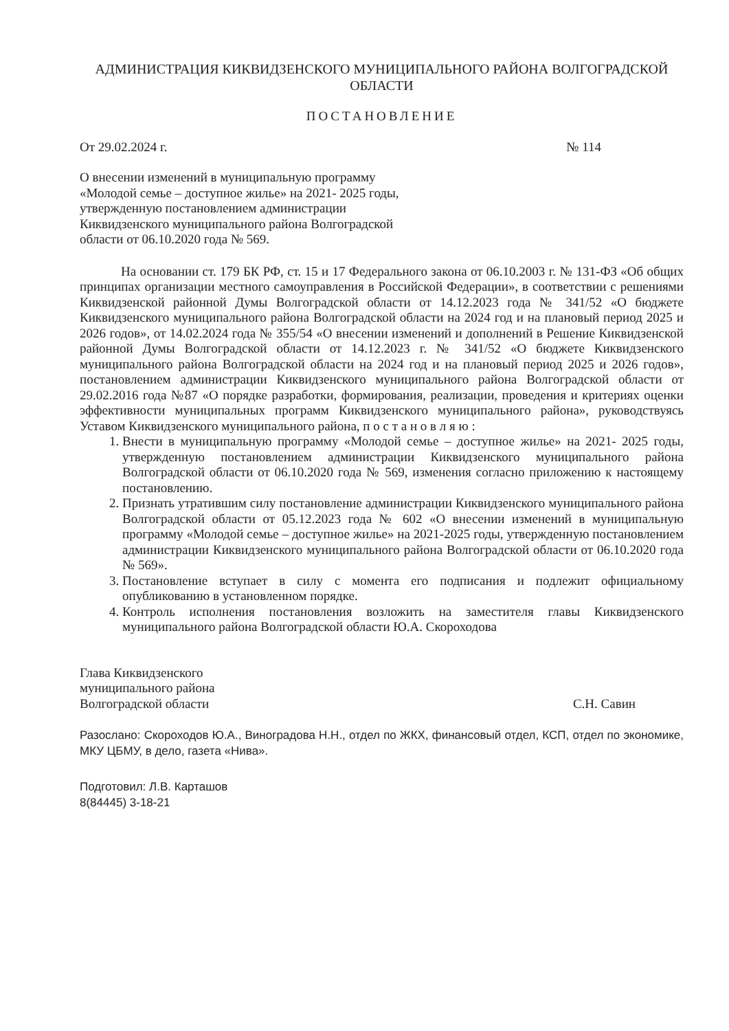АДМИНИСТРАЦИЯ КИКВИДЗЕНСКОГО МУНИЦИПАЛЬНОГО РАЙОНА ВОЛГОГРАДСКОЙ ОБЛАСТИ
ПОСТАНОВЛЕНИЕ
От 29.02.2024 г. № 114
О внесении изменений в муниципальную программу
«Молодой семье – доступное жилье» на 2021- 2025 годы,
утвержденную постановлением администрации
Киквидзенского муниципального района Волгоградской
области от 06.10.2020 года № 569.
На основании ст. 179 БК РФ, ст. 15 и 17 Федерального закона от 06.10.2003 г. № 131-ФЗ «Об общих принципах организации местного самоуправления в Российской Федерации», в соответствии с решениями Киквидзенской районной Думы Волгоградской области от 14.12.2023 года № 341/52 «О бюджете Киквидзенского муниципального района Волгоградской области на 2024 год и на плановый период 2025 и 2026 годов», от 14.02.2024 года № 355/54 «О внесении изменений и дополнений в Решение Киквидзенской районной Думы Волгоградской области от 14.12.2023 г. № 341/52 «О бюджете Киквидзенского муниципального района Волгоградской области на 2024 год и на плановый период 2025 и 2026 годов», постановлением администрации Киквидзенского муниципального района Волгоградской области от 29.02.2016 года №87 «О порядке разработки, формирования, реализации, проведения и критериях оценки эффективности муниципальных программ Киквидзенского муниципального района», руководствуясь Уставом Киквидзенского муниципального района, п о с т а н о в л я ю :
1. Внести в муниципальную программу «Молодой семье – доступное жилье» на 2021- 2025 годы, утвержденную постановлением администрации Киквидзенского муниципального района Волгоградской области от 06.10.2020 года № 569, изменения согласно приложению к настоящему постановлению.
2. Признать утратившим силу постановление администрации Киквидзенского муниципального района Волгоградской области от 05.12.2023 года № 602 «О внесении изменений в муниципальную программу «Молодой семье – доступное жилье» на 2021-2025 годы, утвержденную постановлением администрации Киквидзенского муниципального района Волгоградской области от 06.10.2020 года № 569».
3. Постановление вступает в силу с момента его подписания и подлежит официальному опубликованию в установленном порядке.
4. Контроль исполнения постановления возложить на заместителя главы Киквидзенского муниципального района Волгоградской области Ю.А. Скороходова
Глава Киквидзенского
муниципального района
Волгоградской области
С.Н. Савин
Разослано: Скороходов Ю.А., Виноградова Н.Н., отдел по ЖКХ, финансовый отдел, КСП, отдел по экономике, МКУ ЦБМУ, в дело, газета «Нива».
Подготовил: Л.В. Карташов
8(84445) 3-18-21